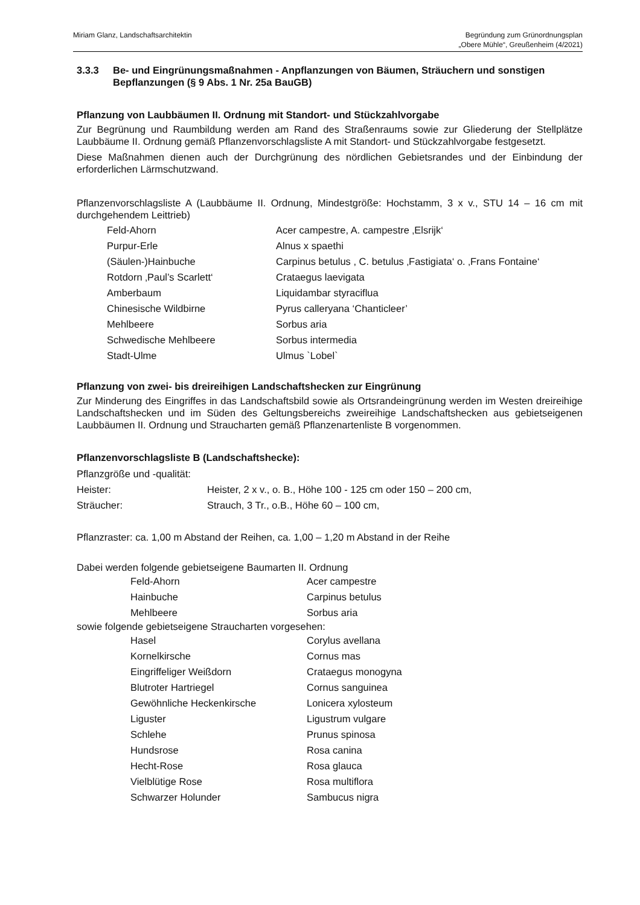Miriam Glanz, Landschaftsarchitektin
Begründung zum Grünordnungsplan
„Obere Mühle“, Greußenheim (4/2021)
3.3.3 Be- und Eingrünungsmaßnahmen - Anpflanzungen von Bäumen, Sträuchern und sonstigen Bepflanzungen (§ 9 Abs. 1 Nr. 25a BauGB)
Pflanzung von Laubbäumen II. Ordnung mit Standort- und Stückzahlvorgabe
Zur Begrünung und Raumbildung werden am Rand des Straßenraums sowie zur Gliederung der Stell­plätze Laubbäume II. Ordnung gemäß Pflanzenvorschlagsliste A mit Standort- und Stückzahlvorgabe festgesetzt.
Diese Maßnahmen dienen auch der Durchgrünung des nördlichen Gebietsrandes und der Einbindung der erforderlichen Lärmschutzwand.
Pflanzenvorschlagsliste A (Laubbäume II. Ordnung, Mindestgröße: Hochstamm, 3 x v., STU 14 – 16 cm mit durchgehendem Leittrieb)
| Feld-Ahorn | Acer campestre, A. campestre ‚Elsrijk‘ |
| Purpur-Erle | Alnus x spaethi |
| (Säulen-)Hainbuche | Carpinus betulus , C. betulus ‚Fastigiata‘ o. ‚Frans Fontaine‘ |
| Rotdorn ‚Paul’s Scarlett‘ | Crataegus laevigata |
| Amberbaum | Liquidambar styraciflua |
| Chinesische Wildbirne | Pyrus calleryana ‘Chanticleer’ |
| Mehlbeere | Sorbus aria |
| Schwedische Mehlbeere | Sorbus intermedia |
| Stadt-Ulme | Ulmus `Lobel` |
Pflanzung von zwei- bis dreireihigen Landschaftshecken zur Eingrünung
Zur Minderung des Eingriffes in das Landschaftsbild sowie als Ortsrandeingrünung werden im Westen dreireihige Landschaftshecken und im Süden des Geltungsbereichs zweireihige Landschaftshecken aus gebietseigenen Laubbäumen II. Ordnung und Straucharten gemäß Pflanzenartenliste B vorgenommen.
Pflanzenvorschlagsliste B (Landschaftshecke):
| Pflanzgröße und -qualität: | |
| Heister: | Heister, 2 x v., o. B., Höhe 100 - 125 cm oder 150 – 200 cm, |
| Sträucher: | Strauch, 3 Tr., o.B., Höhe 60 – 100 cm, |
Pflanzraster: ca. 1,00 m Abstand der Reihen, ca. 1,00 – 1,20 m Abstand in der Reihe
Dabei werden folgende gebietseigene Baumarten II. Ordnung
| Feld-Ahorn | Acer campestre |
| Hainbuche | Carpinus betulus |
| Mehlbeere | Sorbus aria |
sowie folgende gebietseigene Straucharten vorgesehen:
| Hasel | Corylus avellana |
| Kornelkirsche | Cornus mas |
| Eingriffeliger Weißdorn | Crataegus monogyna |
| Blutroter Hartriegel | Cornus sanguinea |
| Gewöhnliche Heckenkirsche | Lonicera xylosteum |
| Liguster | Ligustrum vulgare |
| Schlehe | Prunus spinosa |
| Hundsrose | Rosa canina |
| Hecht-Rose | Rosa glauca |
| Vielblütige Rose | Rosa multiflora |
| Schwarzer Holunder | Sambucus nigra |